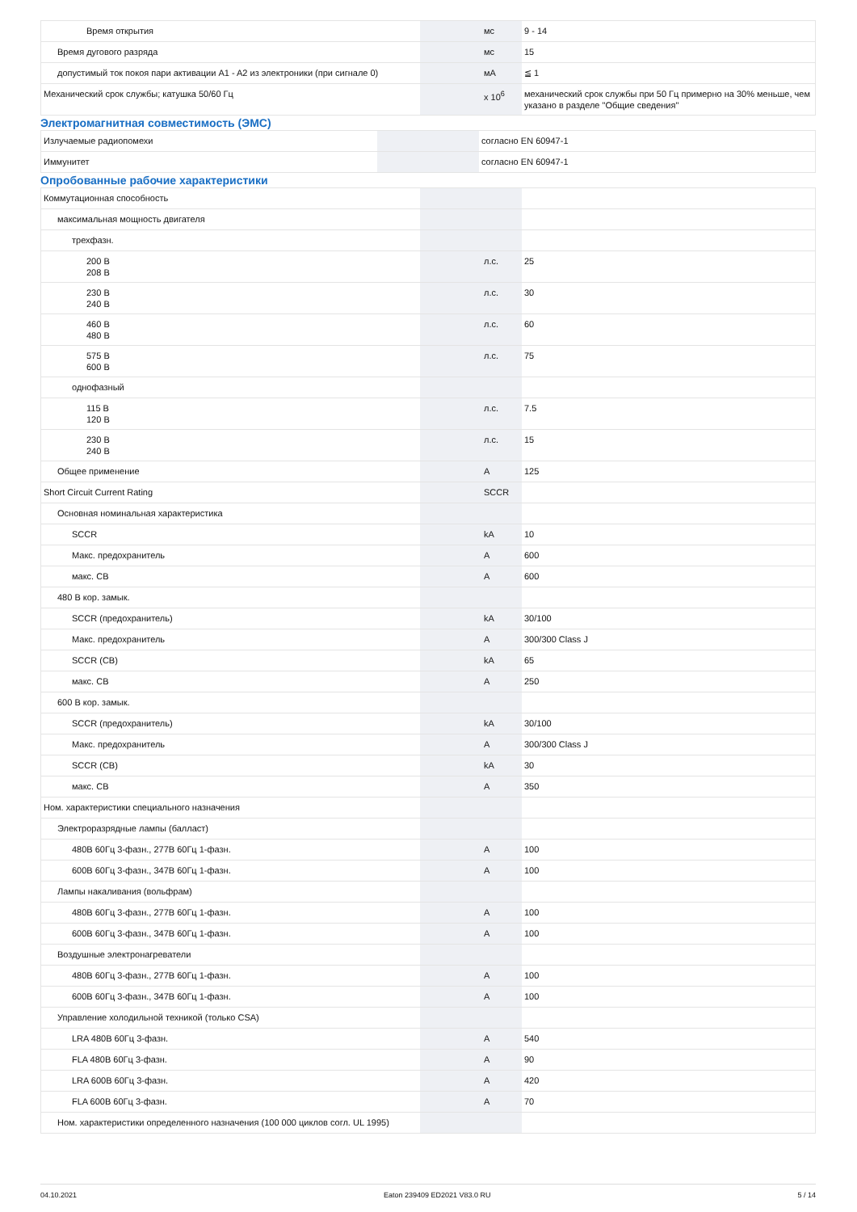| Время открытия | | мс | 9 - 14 |
| Время дугового разряда | | мс | 15 |
| допустимый ток покоя пари активации A1 - A2 из электроники (при сигнале 0) | | мА | ≦ 1 |
| Механический срок службы; катушка 50/60 Гц | | x 10<sup>6</sup> | механический срок службы при 50 Гц примерно на 30% меньше, чем указано в разделе "Общие сведения" |
Электромагнитная совместимость (ЭМС)
| Излучаемые радиопомехи | | | согласно EN 60947-1 |
| Иммунитет | | | согласно EN 60947-1 |
Опробованные рабочие характеристики
| Коммутационная способность | | | |
| максимальная мощность двигателя | | | |
| трехфазн. | | | |
| 200 В 208 В | | л.с. | 25 |
| 230 В 240 В | | л.с. | 30 |
| 460 В 480 В | | л.с. | 60 |
| 575 В 600 В | | л.с. | 75 |
| однофазный | | | |
| 115 В 120 В | | л.с. | 7.5 |
| 230 В 240 В | | л.с. | 15 |
| Общее применение | | A | 125 |
| Short Circuit Current Rating | | SCCR | |
| Основная номинальная характеристика | | | |
| SCCR | | kA | 10 |
| Макс. предохранитель | | A | 600 |
| макс. CB | | A | 600 |
| 480 В кор. замык. | | | |
| SCCR (предохранитель) | | kA | 30/100 |
| Макс. предохранитель | | A | 300/300 Class J |
| SCCR (CB) | | kA | 65 |
| макс. CB | | A | 250 |
| 600 В кор. замык. | | | |
| SCCR (предохранитель) | | kA | 30/100 |
| Макс. предохранитель | | A | 300/300 Class J |
| SCCR (CB) | | kA | 30 |
| макс. CB | | A | 350 |
| Ном. характеристики специального назначения | | | |
| Электроразрядные лампы (балласт) | | | |
| 480В 60Гц 3-фазн., 277В 60Гц 1-фазн. | | A | 100 |
| 600В 60Гц 3-фазн., 347В 60Гц 1-фазн. | | A | 100 |
| Лампы накаливания (вольфрам) | | | |
| 480В 60Гц 3-фазн., 277В 60Гц 1-фазн. | | A | 100 |
| 600В 60Гц 3-фазн., 347В 60Гц 1-фазн. | | A | 100 |
| Воздушные электронагреватели | | | |
| 480В 60Гц 3-фазн., 277В 60Гц 1-фазн. | | A | 100 |
| 600В 60Гц 3-фазн., 347В 60Гц 1-фазн. | | A | 100 |
| Управление холодильной техникой (только CSA) | | | |
| LRA 480В 60Гц 3-фазн. | | A | 540 |
| FLA 480В 60Гц 3-фазн. | | A | 90 |
| LRA 600В 60Гц 3-фазн. | | A | 420 |
| FLA 600В 60Гц 3-фазн. | | A | 70 |
| Ном. характеристики определенного назначения (100 000 циклов согл. UL 1995) | | | |
04.10.2021 Eaton 239409 ED2021 V83.0 RU 5 / 14